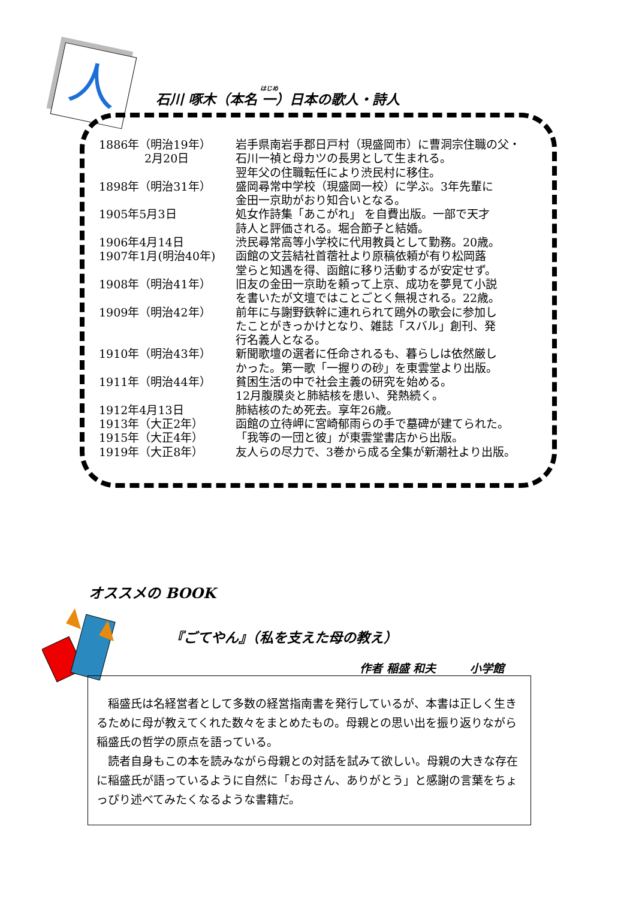人
石川 啄木（本名 一）日本の歌人・詩人
| 1886年（明治19年） 2月20日 | 岩手県南岩手郡日戸村（現盛岡市）に曹洞宗住職の父・ 石川一禎と母カツの長男として生まれる。 翌年父の住職転任により渋民村に移住。 |
| 1898年（明治31年） | 盛岡尋常中学校（現盛岡一校）に学ぶ。3年先輩に 金田一京助がおり知合いとなる。 |
| 1905年5月3日 | 処女作詩集「あこがれ」 を自費出版。一部で天才 詩人と評価される。堀合節子と結婚。 |
| 1906年4月14日 | 渋民尋常高等小学校に代用教員として勤務。20歳。 |
| 1907年1月(明治40年) | 函館の文芸結社首蓿社より原稿依頼が有り松岡蕗 堂らと知遇を得、函館に移り活動するが安定せず。 |
| 1908年（明治41年） | 旧友の金田一京助を頼って上京、成功を夢見て小説 を書いたが文壇ではことごとく無視される。22歳。 |
| 1909年（明治42年） | 前年に与謝野鉄幹に連れられて鴎外の歌会に参加し たことがきっかけとなり、雑誌「スバル」創刊、発 行名義人となる。 |
| 1910年（明治43年） | 新聞歌壇の選者に任命されるも、暮らしは依然厳し かった。第一歌「一握りの砂」を東雲堂より出版。 |
| 1911年（明治44年） | 貧困生活の中で社会主義の研究を始める。 12月腹膜炎と肺結核を患い、発熱続く。 |
| 1912年4月13日 | 肺結核のため死去。享年26歳。 |
| 1913年（大正2年） | 函館の立待岬に宮崎郁雨らの手で墓碑が建てられた。 |
| 1915年（大正4年） | 「我等の一団と彼」が東雲堂書店から出版。 |
| 1919年（大正8年） | 友人らの尽力で、3巻から成る全集が新潮社より出版。 |
オススメの BOOK
『ごてやん』（私を支えた母の教え）
作者 稲盛 和夫　　　小学館
稲盛氏は名経営者として多数の経営指南書を発行しているが、本書は正しく生きるために母が教えてくれた数々をまとめたもの。母親との思い出を振り返りながら稲盛氏の哲学の原点を語っている。
読者自身もこの本を読みながら母親との対話を試みて欲しい。母親の大きな存在に稲盛氏が語っているように自然に「お母さん、ありがとう」と感謝の言葉をちょっぴり述べてみたくなるような書籍だ。